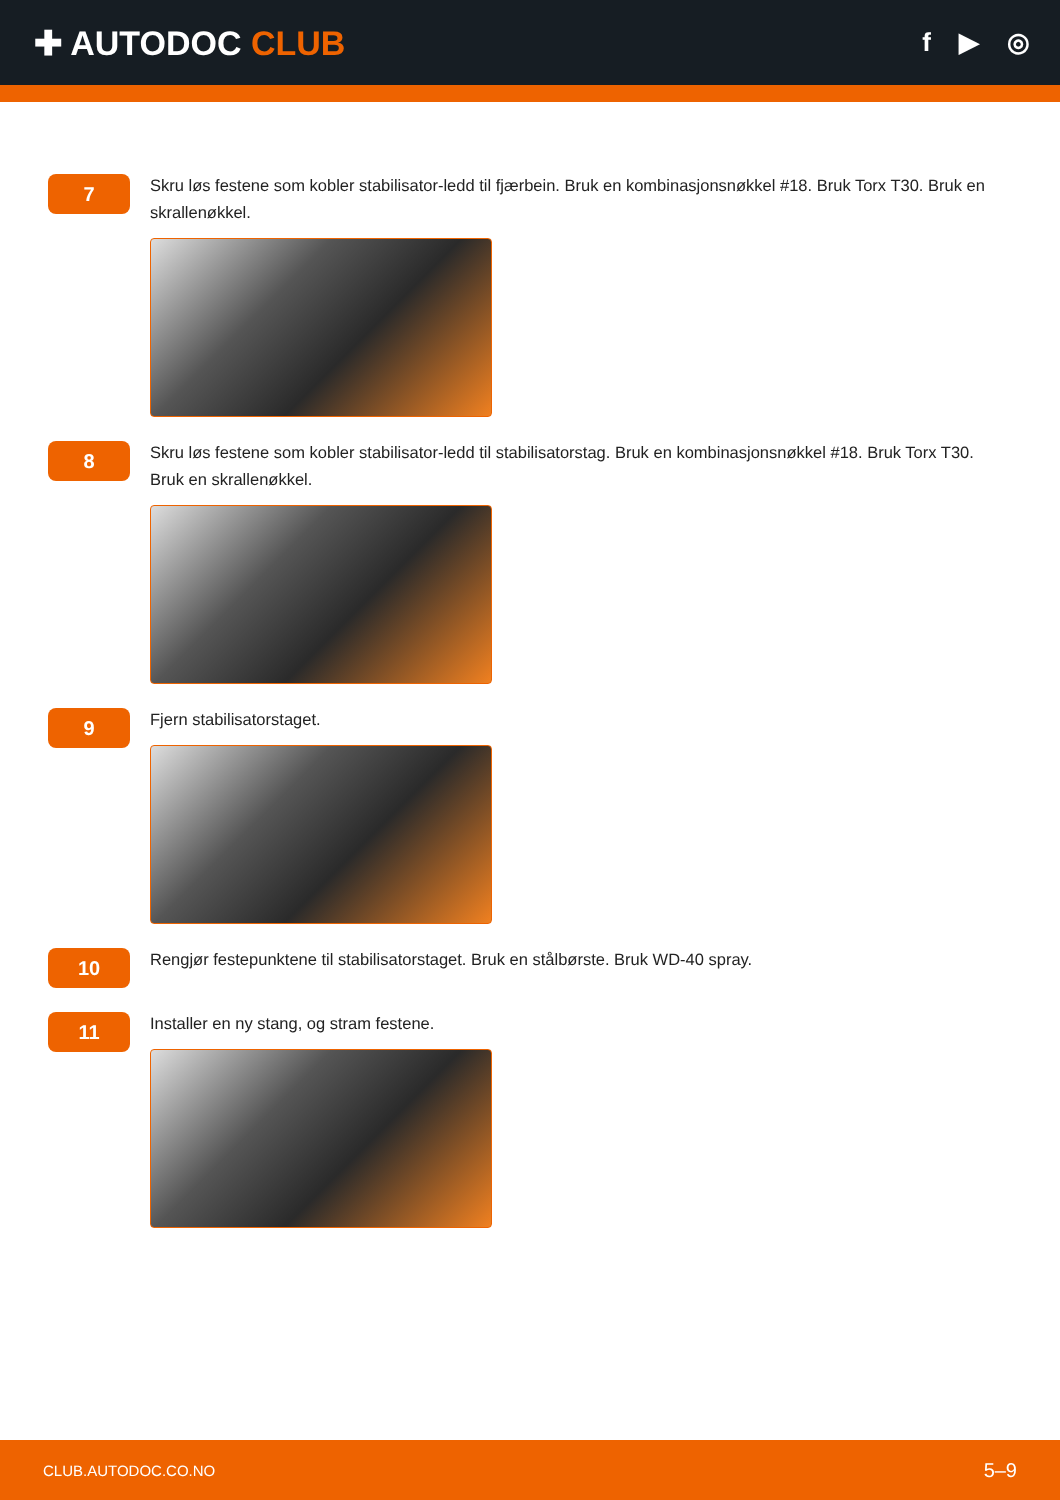✚ AUTODOC CLUB
f ▶ ◎
7
Skru løs festene som kobler stabilisator-ledd til fjærbein. Bruk en kombinasjonsnøkkel #18. Bruk Torx T30. Bruk en skrallenøkkel.
8
Skru løs festene som kobler stabilisator-ledd til stabilisatorstag. Bruk en kombinasjonsnøkkel #18. Bruk Torx T30. Bruk en skrallenøkkel.
9
Fjern stabilisatorstaget.
10
Rengjør festepunktene til stabilisatorstaget. Bruk en stålbørste. Bruk WD-40 spray.
11
Installer en ny stang, og stram festene.
CLUB.AUTODOC.CO.NO 5–9